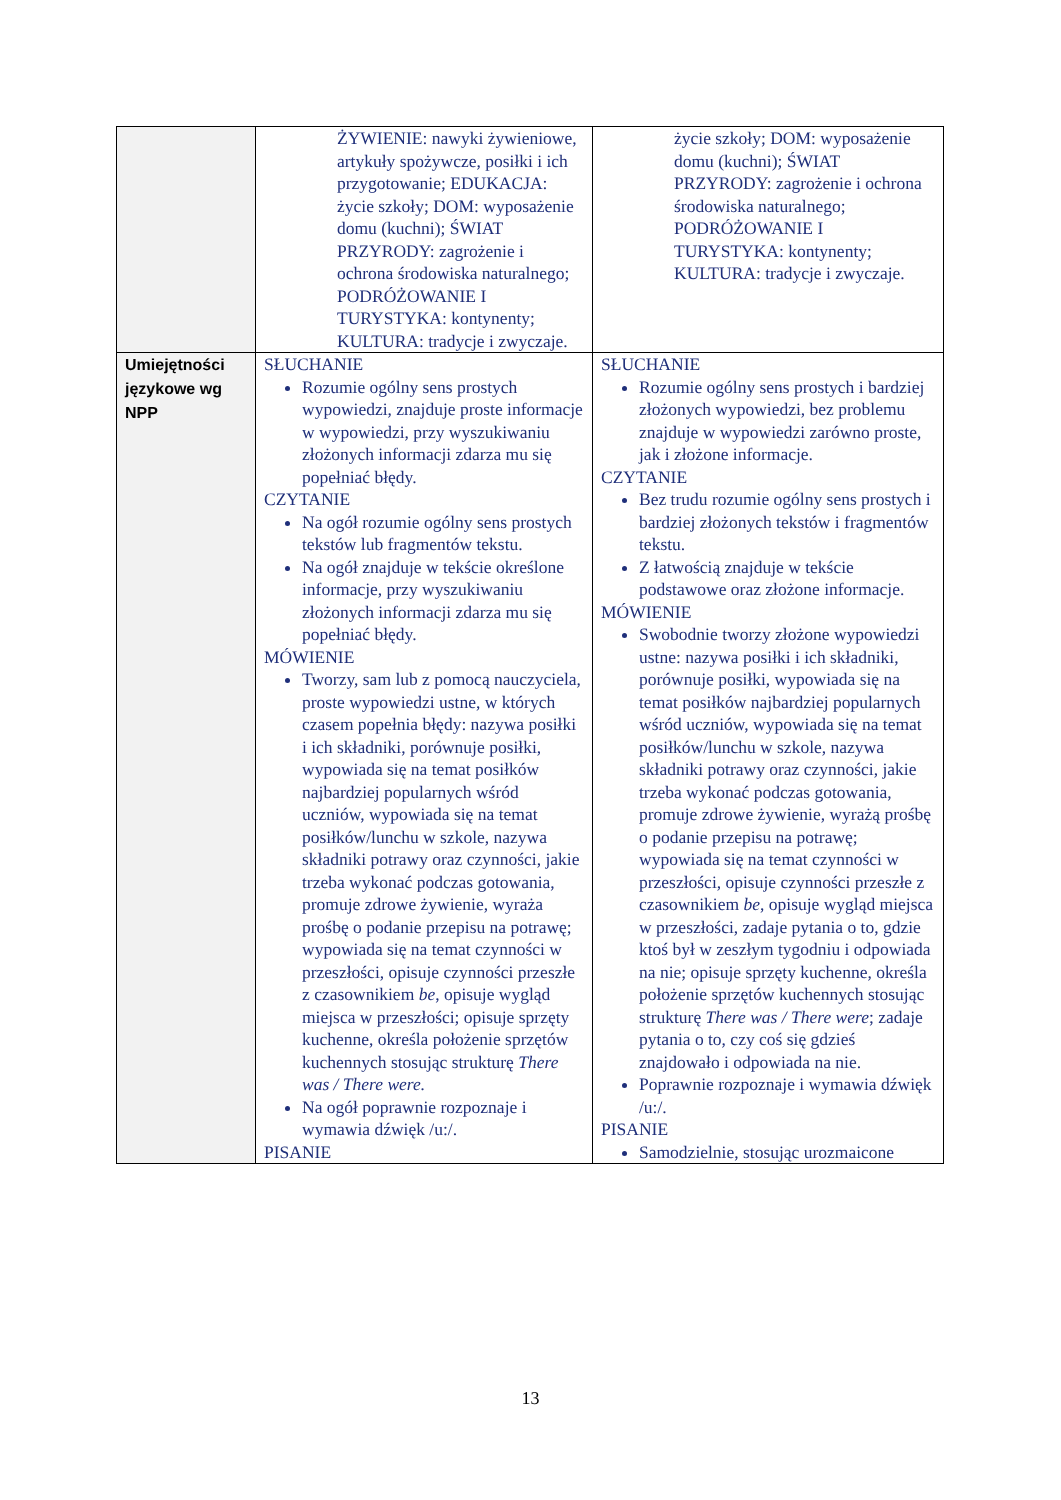| | ŻYWIENIE: nawyki żywieniowe, artykuły spożywcze, posiłki i ich przygotowanie; EDUKACJA: życie szkoły; DOM: wyposażenie domu (kuchni); ŚWIAT PRZYRODY: zagrożenie i ochrona środowiska naturalnego; PODRÓŻOWANIE I TURYSTYKA: kontynenty; KULTURA: tradycje i zwyczaje. | życie szkoły; DOM: wyposażenie domu (kuchni); ŚWIAT PRZYRODY: zagrożenie i ochrona środowiska naturalnego; PODRÓŻOWANIE I TURYSTYKA: kontynenty; KULTURA: tradycje i zwyczaje. |
| Umiejętności językowe wg NPP | SŁUCHANIE Rozumie ogólny sens prostych wypowiedzi, znajduje proste informacje w wypowiedzi, przy wyszukiwaniu złożonych informacji zdarza mu się popełniać błędy. CZYTANIE Na ogół rozumie ogólny sens prostych tekstów lub fragmentów tekstu. Na ogół znajduje w tekście określone informacje, przy wyszukiwaniu złożonych informacji zdarza mu się popełniać błędy. MÓWIENIE Tworzy, sam lub z pomocą nauczyciela, proste wypowiedzi ustne, w których czasem popełnia błędy: nazywa posiłki i ich składniki, porównuje posiłki, wypowiada się na temat posiłków najbardziej popularnych wśród uczniów, wypowiada się na temat posiłków/lunchu w szkole, nazywa składniki potrawy oraz czynności, jakie trzeba wykonać podczas gotowania, promuje zdrowe żywienie, wyraża prośbę o podanie przepisu na potrawę; wypowiada się na temat czynności w przeszłości, opisuje czynności przeszłe z czasownikiem be , opisuje wygląd miejsca w przeszłości; opisuje sprzęty kuchenne, określa położenie sprzętów kuchennych stosując strukturę There was / There were. Na ogół poprawnie rozpoznaje i wymawia dźwięk /u:/. PISANIE | SŁUCHANIE Rozumie ogólny sens prostych i bardziej złożonych wypowiedzi, bez problemu znajduje w wypowiedzi zarówno proste, jak i złożone informacje. CZYTANIE Bez trudu rozumie ogólny sens prostych i bardziej złożonych tekstów i fragmentów tekstu. Z łatwością znajduje w tekście podstawowe oraz złożone informacje. MÓWIENIE Swobodnie tworzy złożone wypowiedzi ustne: nazywa posiłki i ich składniki, porównuje posiłki, wypowiada się na temat posiłków najbardziej popularnych wśród uczniów, wypowiada się na temat posiłków/lunchu w szkole, nazywa składniki potrawy oraz czynności, jakie trzeba wykonać podczas gotowania, promuje zdrowe żywienie, wyrażą prośbę o podanie przepisu na potrawę; wypowiada się na temat czynności w przeszłości, opisuje czynności przeszłe z czasownikiem be , opisuje wygląd miejsca w przeszłości, zadaje pytania o to, gdzie ktoś był w zeszłym tygodniu i odpowiada na nie; opisuje sprzęty kuchenne, określa położenie sprzętów kuchennych stosując strukturę There was / There were ; zadaje pytania o to, czy coś się gdzieś znajdowało i odpowiada na nie. Poprawnie rozpoznaje i wymawia dźwięk /u:/. PISANIE Samodzielnie, stosując urozmaicone |
13